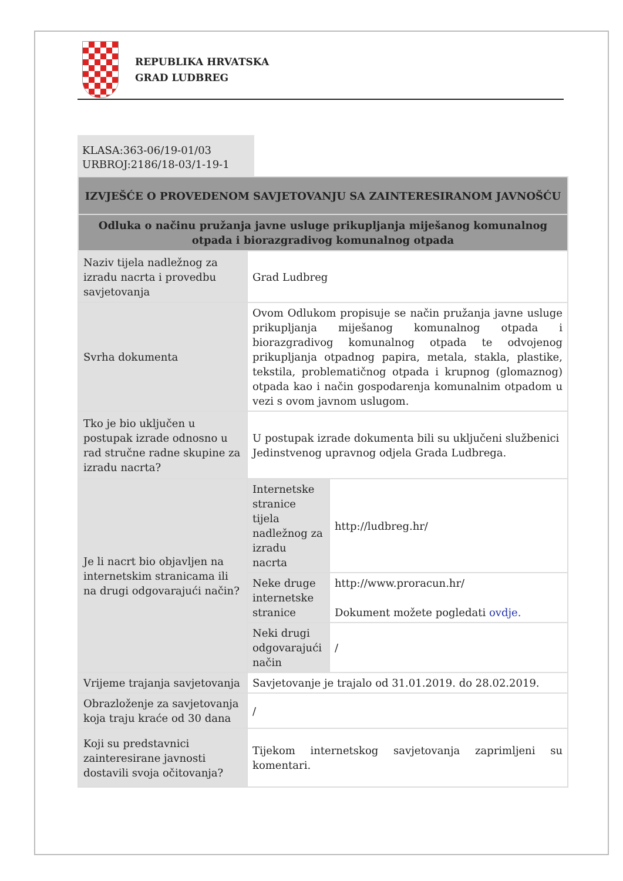REPUBLIKA HRVATSKA
GRAD LUDBREG
KLASA:363-06/19-01/03
URBROJ:2186/18-03/1-19-1
| IZVJEŠĆE O PROVEDENOM SAVJETOVANJU SA ZAINTERESIRANOM JAVNOŠĆU | | |
| Odluka o načinu pružanja javne usluge prikupljanja miješanog komunalnog otpada i biorazgradivog komunalnog otpada | | |
| Naziv tijela nadležnog za izradu nacrta i provedbu savjetovanja | Grad Ludbreg | |
| Svrha dokumenta | Ovom Odlukom propisuje se način pružanja javne usluge prikupljanja miješanog komunalnog otpada i biorazgradivog komunalnog otpada te odvojenog prikupljanja otpadnog papira, metala, stakla, plastike, tekstila, problematičnog otpada i krupnog (glomaznog) otpada kao i način gospodarenja komunalnim otpadom u vezi s ovom javnom uslugom. | |
| Tko je bio uključen u postupak izrade odnosno u rad stručne radne skupine za izradu nacrta? | U postupak izrade dokumenta bili su uključeni službenici Jedinstvenog upravnog odjela Grada Ludbrega. | |
| Je li nacrt bio objavljen na internetskim stranicama ili na drugi odgovarajući način? | Internetske stranice tijela nadležnog za izradu nacrta | http://ludbreg.hr/ |
| | Neke druge internetske stranice | http://www.proracun.hr/ Dokument možete pogledati ovdje. |
| | Neki drugi odgovarajući način | / |
| Vrijeme trajanja savjetovanja | Savjetovanje je trajalo od 31.01.2019. do 28.02.2019. | |
| Obrazloženje za savjetovanja koja traju kraće od 30 dana | / | |
| Koji su predstavnici zainteresirane javnosti dostavili svoja očitovanja? | Tijekom internetskog savjetovanja zaprimljeni su komentari. | |